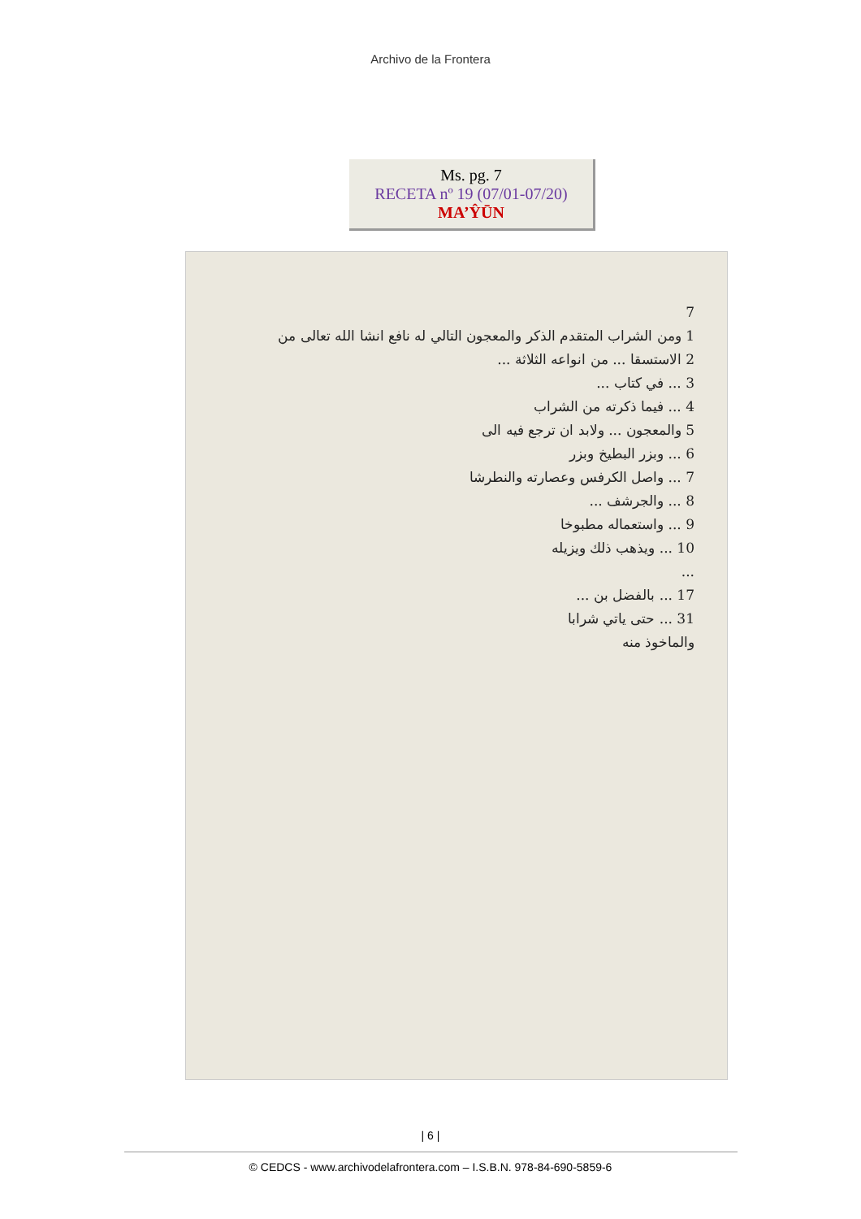Archivo de la Frontera
Ms. pg. 7
RECETA nº 19 (07/01-07/20)
MA’ŶŪN
7
1 ومن الشراب المتقدم الذكر والمعجون التالي له نافع انشا الله تعالى من
2 الاستسقا ... من انواعه الثلاثة ...
3 ... في كتاب ...
4 ... فيما ذكرته من الشراب
5 والمعجون ... ولابد ان ترجع فيه الى
6 ... وبزر البطيخ وبزر
7 ... واصل الكرفس وعصارته والنطرشا
8 ... والجرشف ...
9 ... واستعماله مطبوخا
10 ... ويذهب ذلك ويزيله
...
17 ... بالفضل بن ...
31 ... حتى ياتي شرابا
والماخوذ منه
| 6 |
© CEDCS - www.archivodelafrontera.com – I.S.B.N. 978-84-690-5859-6